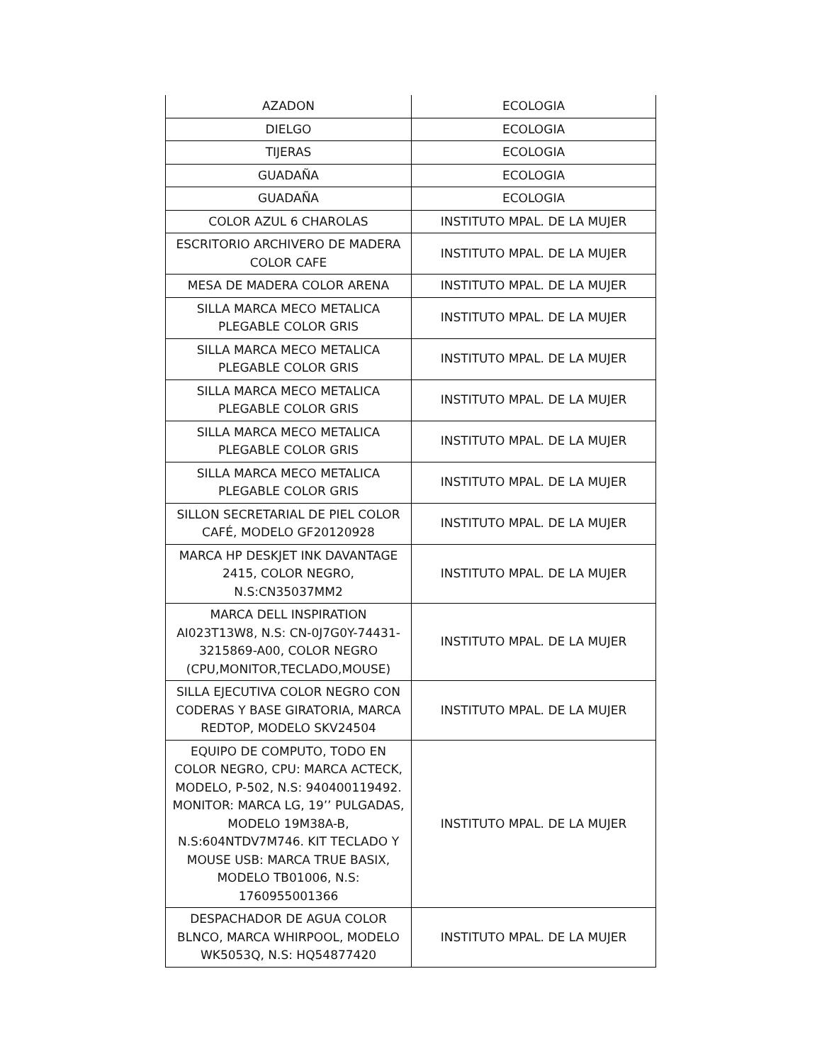| AZADON | ECOLOGIA |
| DIELGO | ECOLOGIA |
| TIJERAS | ECOLOGIA |
| GUADAÑA | ECOLOGIA |
| GUADAÑA | ECOLOGIA |
| COLOR AZUL 6 CHAROLAS | INSTITUTO MPAL. DE LA MUJER |
| ESCRITORIO ARCHIVERO DE MADERA COLOR CAFE | INSTITUTO MPAL. DE LA MUJER |
| MESA DE MADERA COLOR ARENA | INSTITUTO MPAL. DE LA MUJER |
| SILLA MARCA MECO METALICA PLEGABLE COLOR GRIS | INSTITUTO MPAL. DE LA MUJER |
| SILLA MARCA MECO METALICA PLEGABLE COLOR GRIS | INSTITUTO MPAL. DE LA MUJER |
| SILLA MARCA MECO METALICA PLEGABLE COLOR GRIS | INSTITUTO MPAL. DE LA MUJER |
| SILLA MARCA MECO METALICA PLEGABLE COLOR GRIS | INSTITUTO MPAL. DE LA MUJER |
| SILLA MARCA MECO METALICA PLEGABLE COLOR GRIS | INSTITUTO MPAL. DE LA MUJER |
| SILLON SECRETARIAL DE PIEL COLOR CAFÉ, MODELO GF20120928 | INSTITUTO MPAL. DE LA MUJER |
| MARCA HP DESKJET INK DAVANTAGE 2415, COLOR NEGRO, N.S:CN35037MM2 | INSTITUTO MPAL. DE LA MUJER |
| MARCA DELL INSPIRATION AI023T13W8, N.S: CN-0J7G0Y-74431-3215869-A00, COLOR NEGRO (CPU,MONITOR,TECLADO,MOUSE) | INSTITUTO MPAL. DE LA MUJER |
| SILLA EJECUTIVA COLOR NEGRO CON CODERAS Y BASE GIRATORIA, MARCA REDTOP, MODELO SKV24504 | INSTITUTO MPAL. DE LA MUJER |
| EQUIPO DE COMPUTO, TODO EN COLOR NEGRO, CPU: MARCA ACTECK, MODELO, P-502, N.S: 940400119492. MONITOR: MARCA LG, 19’’ PULGADAS, MODELO 19M38A-B, N.S:604NTDV7M746. KIT TECLADO Y MOUSE USB: MARCA TRUE BASIX, MODELO TB01006, N.S: 1760955001366 | INSTITUTO MPAL. DE LA MUJER |
| DESPACHADOR DE AGUA COLOR BLNCO, MARCA WHIRPOOL, MODELO WK5053Q, N.S: HQ54877420 | INSTITUTO MPAL. DE LA MUJER |